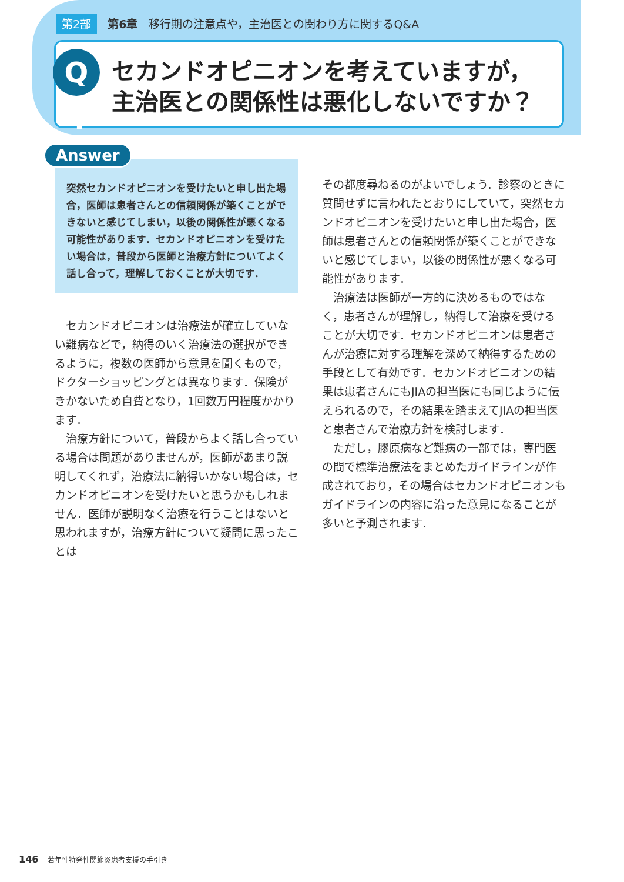第2部 第6章　移行期の注意点や，主治医との関わり方に関するQ&A
Q 4
セカンドオピニオンを考えていますが，
主治医との関係性は悪化しないですか？
Answer
突然セカンドオピニオンを受けたいと申し出た場合，医師は患者さんとの信頼関係が築くことができないと感じてしまい，以後の関係性が悪くなる可能性があります．セカンドオピニオンを受けたい場合は，普段から医師と治療方針についてよく話し合って，理解しておくことが大切です．
セカンドオピニオンは治療法が確立していない難病などで，納得のいく治療法の選択ができるように，複数の医師から意見を聞くもので，ドクターショッピングとは異なります．保険がきかないため自費となり，1回数万円程度かかります．
治療方針について，普段からよく話し合っている場合は問題がありませんが，医師があまり説明してくれず，治療法に納得いかない場合は，セカンドオピニオンを受けたいと思うかもしれません．医師が説明なく治療を行うことはないと思われますが，治療方針について疑問に思ったことは
その都度尋ねるのがよいでしょう．診察のときに質問せずに言われたとおりにしていて，突然セカンドオピニオンを受けたいと申し出た場合，医師は患者さんとの信頼関係が築くことができないと感じてしまい，以後の関係性が悪くなる可能性があります．
治療法は医師が一方的に決めるものではなく，患者さんが理解し，納得して治療を受けることが大切です．セカンドオピニオンは患者さんが治療に対する理解を深めて納得するための手段として有効です．セカンドオピニオンの結果は患者さんにもJIAの担当医にも同じように伝えられるので，その結果を踏まえてJIAの担当医と患者さんで治療方針を検討します．
ただし，膠原病など難病の一部では，専門医の間で標準治療法をまとめたガイドラインが作成されており，その場合はセカンドオピニオンもガイドラインの内容に沿った意見になることが多いと予測されます．
146　若年性特発性関節炎患者支援の手引き